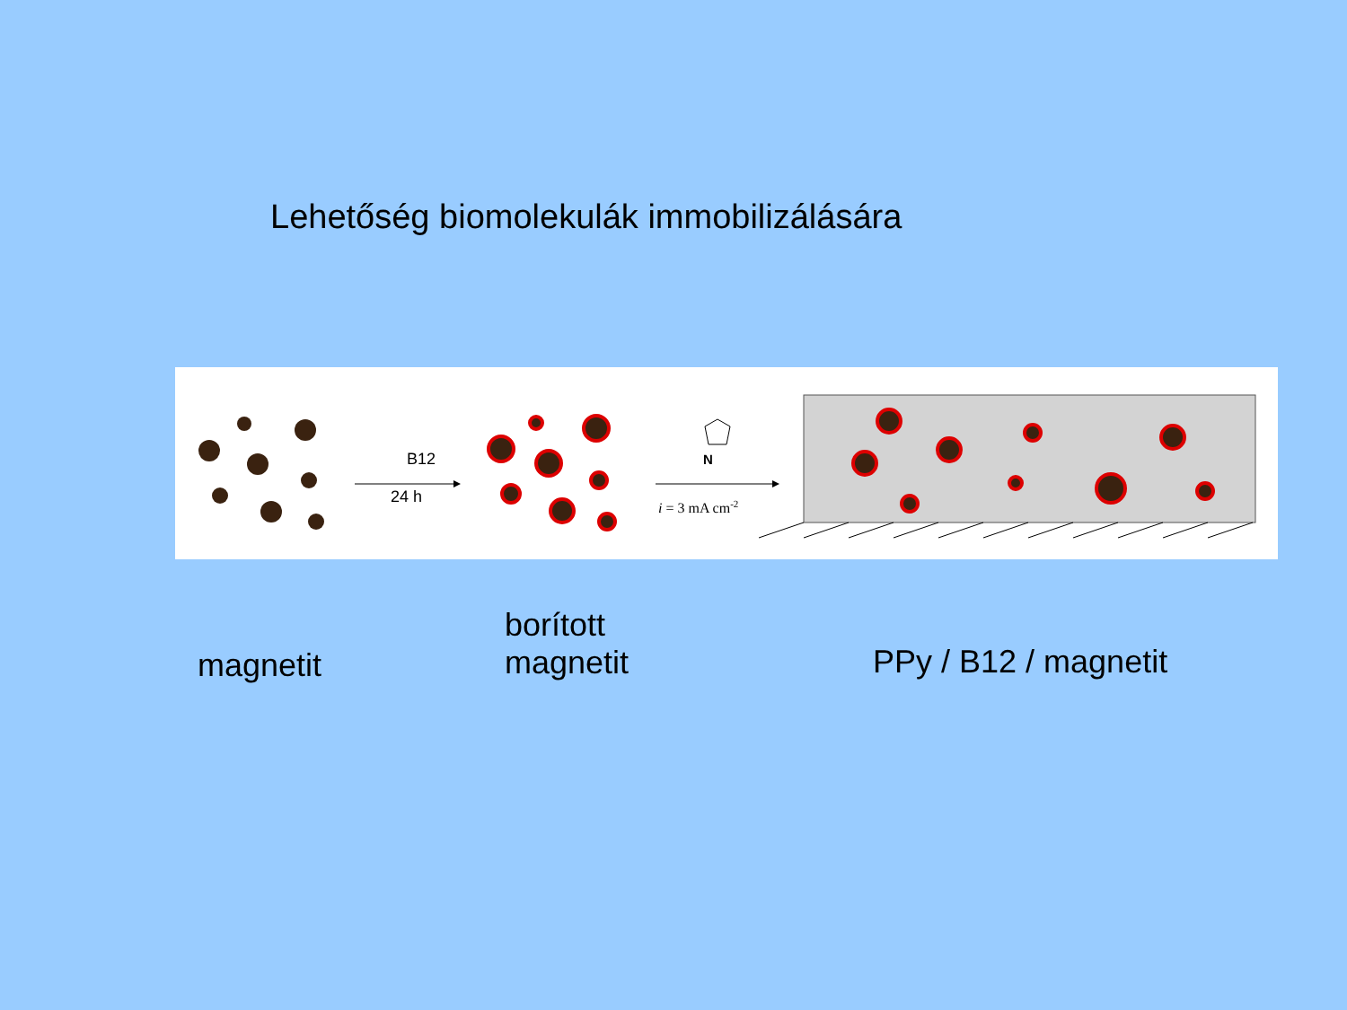Lehetőség biomolekulák immobilizálására
B12
24 h
N
i = 3 mA cm-2
magnetit
borított
magnetit
PPy / B12 / magnetit